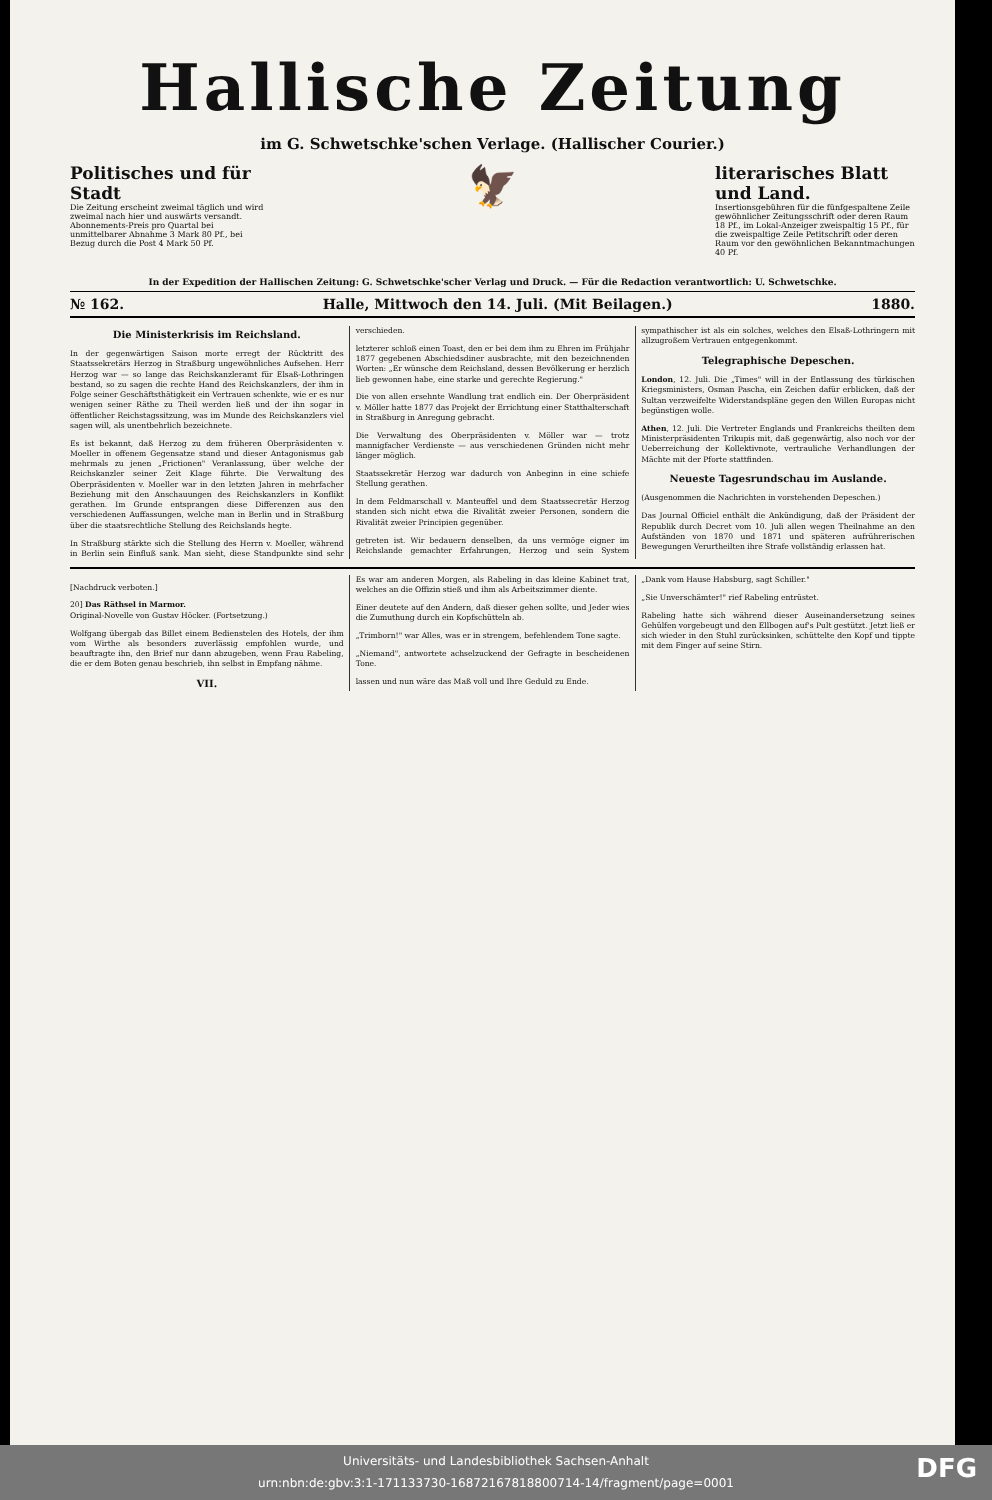Hallische Zeitung
im G. Schwetschke'schen Verlage. (Hallischer Courier.)
Politisches und für Stadt
Die Zeitung erscheint zweimal täglich und wird zweimal nach hier und auswärts versandt. Abonnements-Preis pro Quartal bei unmittelbarer Abnahme 3 Mark 80 Pf., bei Bezug durch die Post 4 Mark 50 Pf.
🦅
literarisches Blatt und Land.
Insertionsgebühren für die fünfgespaltene Zeile gewöhnlicher Zeitungsschrift oder deren Raum 18 Pf., im Lokal-Anzeiger zweispaltig 15 Pf., für die zweispaltige Zeile Petitschrift oder deren Raum vor den gewöhnlichen Bekanntmachungen 40 Pf.
In der Expedition der Hallischen Zeitung: G. Schwetschke'scher Verlag und Druck. — Für die Redaction verantwortlich: U. Schwetschke.
№ 162. Halle, Mittwoch den 14. Juli. (Mit Beilagen.) 1880.
Die Ministerkrisis im Reichsland.
In der gegenwärtigen Saison morte erregt der Rücktritt des Staatssekretärs Herzog in Straßburg ungewöhnliches Aufsehen. Herr Herzog war — so lange das Reichskanzleramt für Elsaß-Lothringen bestand, so zu sagen die rechte Hand des Reichskanzlers, der ihm in Folge seiner Geschäftsthätigkeit ein Vertrauen schenkte, wie er es nur wenigen seiner Räthe zu Theil werden ließ und der ihn sogar in öffentlicher Reichstagssitzung, was im Munde des Reichskanzlers viel sagen will, als unentbehrlich bezeichnete.
Es ist bekannt, daß Herzog zu dem früheren Oberpräsidenten v. Moeller in offenem Gegensatze stand und dieser Antagonismus gab mehrmals zu jenen „Frictionen" Veranlassung, über welche der Reichskanzler seiner Zeit Klage führte. Die Verwaltung des Oberpräsidenten v. Moeller war in den letzten Jahren in mehrfacher Beziehung mit den Anschauungen des Reichskanzlers in Konflikt gerathen. Im Grunde entsprangen diese Differenzen aus den verschiedenen Auffassungen, welche man in Berlin und in Straßburg über die staatsrechtliche Stellung des Reichslands hegte.
In Straßburg stärkte sich die Stellung des Herrn v. Moeller, während in Berlin sein Einfluß sank. Man sieht, diese Standpunkte sind sehr verschieden.
letzterer schloß einen Toast, den er bei dem ihm zu Ehren im Frühjahr 1877 gegebenen Abschiedsdiner ausbrachte, mit den bezeichnenden Worten: „Er wünsche dem Reichsland, dessen Bevölkerung er herzlich lieb gewonnen habe, eine starke und gerechte Regierung."
Die von allen ersehnte Wandlung trat endlich ein. Der Oberpräsident v. Möller hatte 1877 das Projekt der Errichtung einer Statthalterschaft in Straßburg in Anregung gebracht.
Die Verwaltung des Oberpräsidenten v. Möller war — trotz mannigfacher Verdienste — aus verschiedenen Gründen nicht mehr länger möglich.
Staatssekretär Herzog war dadurch von Anbeginn in eine schiefe Stellung gerathen.
In dem Feldmarschall v. Manteuffel und dem Staatssecretär Herzog standen sich nicht etwa die Rivalität zweier Personen, sondern die Rivalität zweier Principien gegenüber.
getreten ist. Wir bedauern denselben, da uns vermöge eigner im Reichslande gemachter Erfahrungen, Herzog und sein System sympathischer ist als ein solches, welches den Elsaß-Lothringern mit allzugroßem Vertrauen entgegenkommt.
Telegraphische Depeschen.
London, 12. Juli. Die „Times" will in der Entlassung des türkischen Kriegsministers, Osman Pascha, ein Zeichen dafür erblicken, daß der Sultan verzweifelte Widerstandspläne gegen den Willen Europas nicht begünstigen wolle.
Athen, 12. Juli. Die Vertreter Englands und Frankreichs theilten dem Ministerpräsidenten Trikupis mit, daß gegenwärtig, also noch vor der Ueberreichung der Kollektivnote, vertrauliche Verhandlungen der Mächte mit der Pforte stattfinden.
Neueste Tagesrundschau im Auslande.
(Ausgenommen die Nachrichten in vorstehenden Depeschen.)
Das Journal Officiel enthält die Ankündigung, daß der Präsident der Republik durch Decret vom 10. Juli allen wegen Theilnahme an den Aufständen von 1870 und 1871 und späteren aufrührerischen Bewegungen Verurtheilten ihre Strafe vollständig erlassen hat.
[Nachdruck verboten.]
20] Das Räthsel in Marmor.
Original-Novelle von Gustav Höcker. (Fortsetzung.)
Wolfgang übergab das Billet einem Bedienstelen des Hotels, der ihm vom Wirthe als besonders zuverlässig empfohlen wurde, und beauftragte ihn, den Brief nur dann abzugeben, wenn Frau Rabeling, die er dem Boten genau beschrieb, ihn selbst in Empfang nähme.
VII.
Es war am anderen Morgen, als Rabeling in das kleine Kabinet trat, welches an die Offizin stieß und ihm als Arbeitszimmer diente.
Einer deutete auf den Andern, daß dieser gehen sollte, und Jeder wies die Zumuthung durch ein Kopfschütteln ab.
„Trimborn!" war Alles, was er in strengem, befehlendem Tone sagte.
„Niemand", antwortete achselzuckend der Gefragte in bescheidenen Tone.
lassen und nun wäre das Maß voll und Ihre Geduld zu Ende.
„Dank vom Hause Habsburg, sagt Schiller."
„Sie Unverschämter!" rief Rabeling entrüstet.
Rabeling hatte sich während dieser Auseinandersetzung seines Gehülfen vorgebeugt und den Ellbogen auf's Pult gestützt. Jetzt ließ er sich wieder in den Stuhl zurücksinken, schüttelte den Kopf und tippte mit dem Finger auf seine Stirn.
Universitäts- und Landesbibliothek Sachsen-Anhalt
urn:nbn:de:gbv:3:1-171133730-16872167818800714-14/fragment/page=0001
DFG